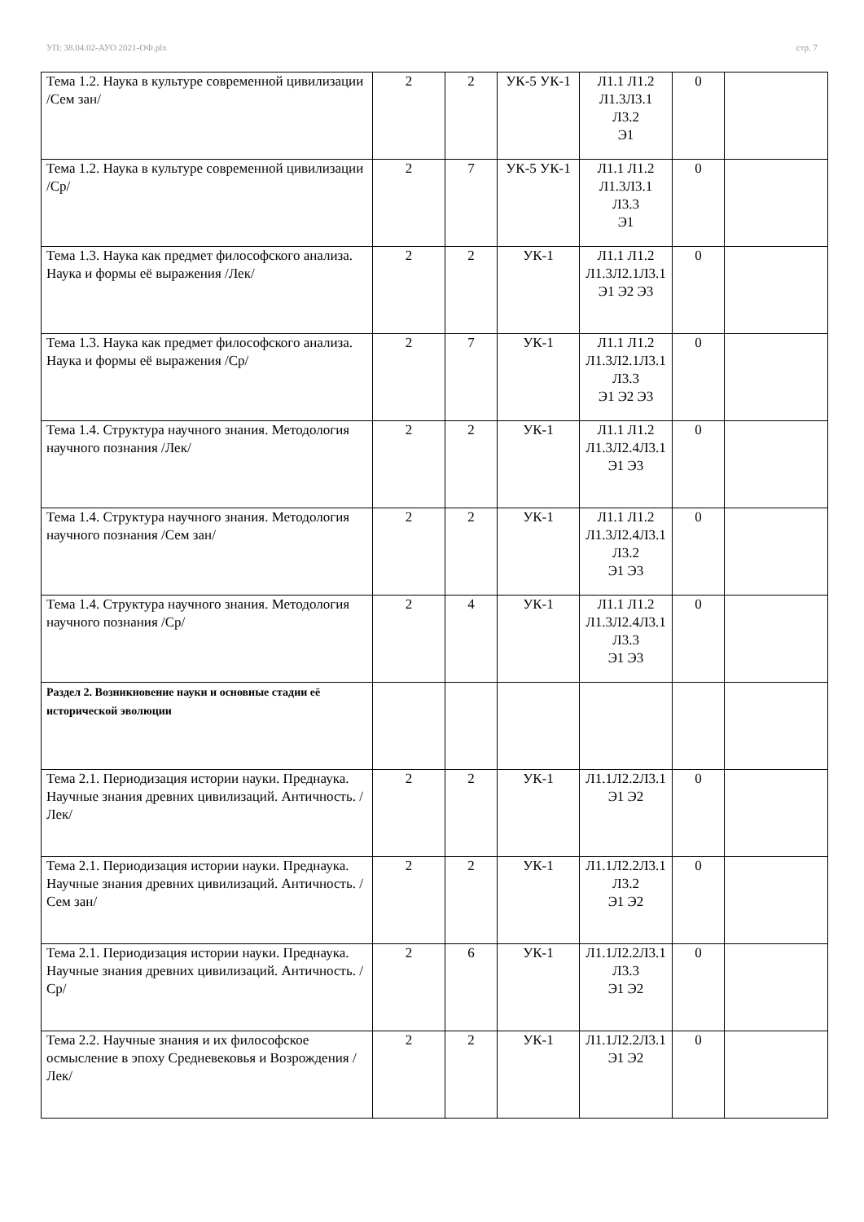УП: 38.04.02-АУО 2021-ОФ.plx стр. 7
| Тема 1.2. Наука в культуре современной цивилизации /Сем зан/ | 2 | 2 | УК-5 УК-1 | Л1.1 Л1.2 Л1.3Л3.1 Л3.2 Э1 | 0 | |
| Тема 1.2. Наука в культуре современной цивилизации /Ср/ | 2 | 7 | УК-5 УК-1 | Л1.1 Л1.2 Л1.3Л3.1 Л3.3 Э1 | 0 | |
| Тема 1.3. Наука как предмет философского анализа. Наука и формы её выражения /Лек/ | 2 | 2 | УК-1 | Л1.1 Л1.2 Л1.3Л2.1Л3.1 Э1 Э2 Э3 | 0 | |
| Тема 1.3. Наука как предмет философского анализа. Наука и формы её выражения /Ср/ | 2 | 7 | УК-1 | Л1.1 Л1.2 Л1.3Л2.1Л3.1 Л3.3 Э1 Э2 Э3 | 0 | |
| Тема 1.4. Структура научного знания. Методология научного познания /Лек/ | 2 | 2 | УК-1 | Л1.1 Л1.2 Л1.3Л2.4Л3.1 Э1 Э3 | 0 | |
| Тема 1.4. Структура научного знания. Методология научного познания /Сем зан/ | 2 | 2 | УК-1 | Л1.1 Л1.2 Л1.3Л2.4Л3.1 Л3.2 Э1 Э3 | 0 | |
| Тема 1.4. Структура научного знания. Методология научного познания /Ср/ | 2 | 4 | УК-1 | Л1.1 Л1.2 Л1.3Л2.4Л3.1 Л3.3 Э1 Э3 | 0 | |
| Раздел 2. Возникновение науки и основные стадии её исторической эволюции | | | | | | |
| Тема 2.1. Периодизация истории науки. Преднаука. Научные знания древних цивилизаций. Античность. /Лек/ | 2 | 2 | УК-1 | Л1.1Л2.2Л3.1 Э1 Э2 | 0 | |
| Тема 2.1. Периодизация истории науки. Преднаука. Научные знания древних цивилизаций. Античность. /Сем зан/ | 2 | 2 | УК-1 | Л1.1Л2.2Л3.1 Л3.2 Э1 Э2 | 0 | |
| Тема 2.1. Периодизация истории науки. Преднаука. Научные знания древних цивилизаций. Античность. /Ср/ | 2 | 6 | УК-1 | Л1.1Л2.2Л3.1 Л3.3 Э1 Э2 | 0 | |
| Тема 2.2. Научные знания и их философское осмысление в эпоху Средневековья и Возрождения /Лек/ | 2 | 2 | УК-1 | Л1.1Л2.2Л3.1 Э1 Э2 | 0 | |